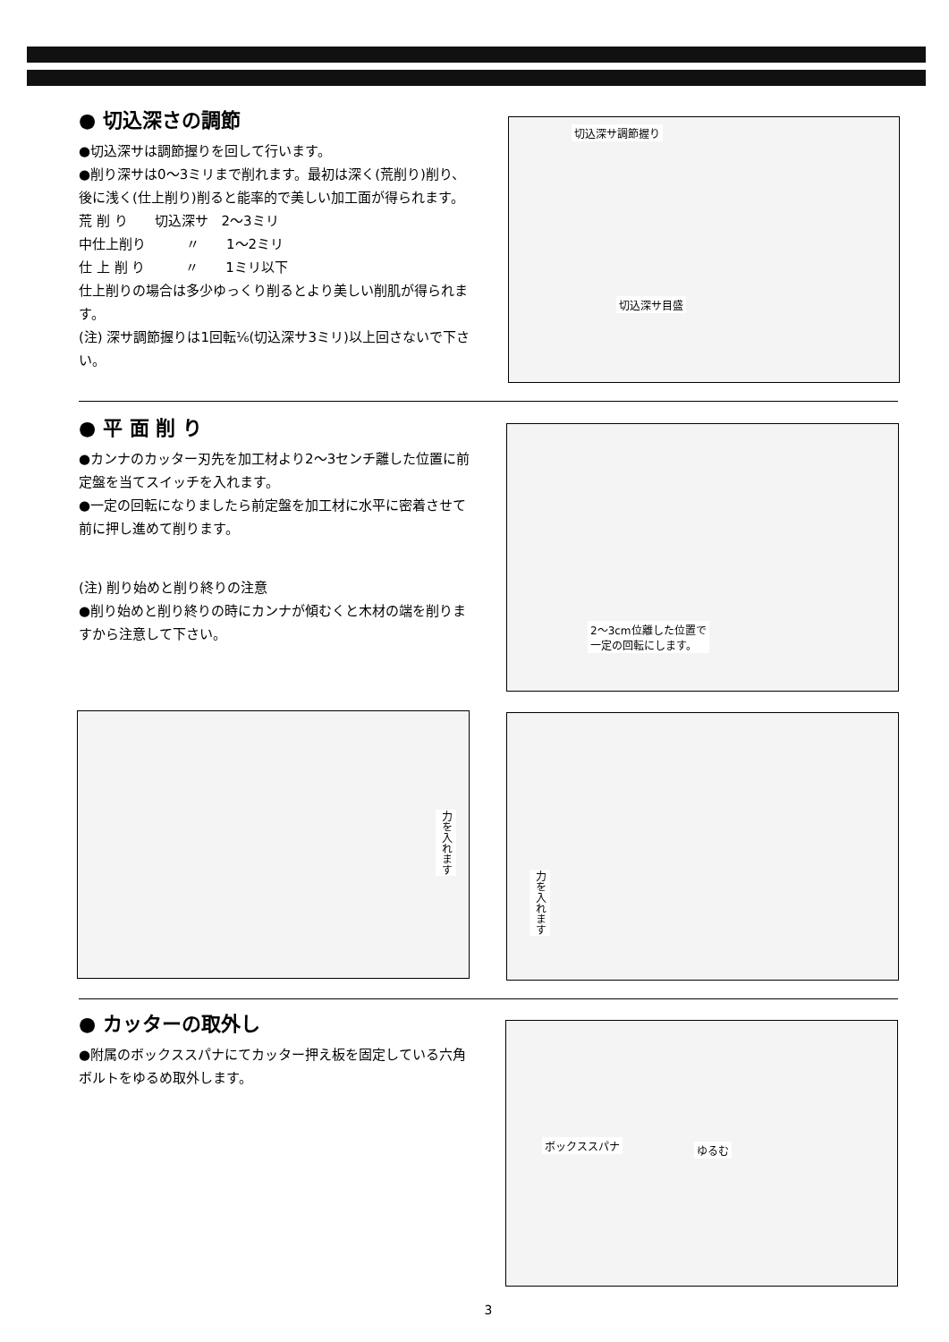● 切込深さの調節
●切込深サは調節握りを回して行います。
●削り深サは0〜3ミリまで削れます。最初は深く(荒削り)削り、後に浅く(仕上削り)削ると能率的で美しい加工面が得られます。
荒 削 り　　切込深サ　2〜3ミリ
中仕上削り　　　〃　　1〜2ミリ
仕 上 削 り　　　〃　　1ミリ以下
仕上削りの場合は多少ゆっくり削るとより美しい削肌が得られます。
(注) 深サ調節握りは1回転⅙(切込深サ3ミリ)以上回さないで下さい。
切込深サ調節握り
切込深サ目盛
● 平 面 削 り
●カンナのカッター刃先を加工材より2〜3センチ離した位置に前定盤を当てスイッチを入れます。
●一定の回転になりましたら前定盤を加工材に水平に密着させて前に押し進めて削ります。
(注) 削り始めと削り終りの注意
●削り始めと削り終りの時にカンナが傾むくと木材の端を削りますから注意して下さい。
2〜3cm位離した位置で
一定の回転にします。
力を入れます 力を入れます
● カッターの取外し
●附属のボックススパナにてカッター押え板を固定している六角ボルトをゆるめ取外します。
ボックススパナ ゆるむ
3